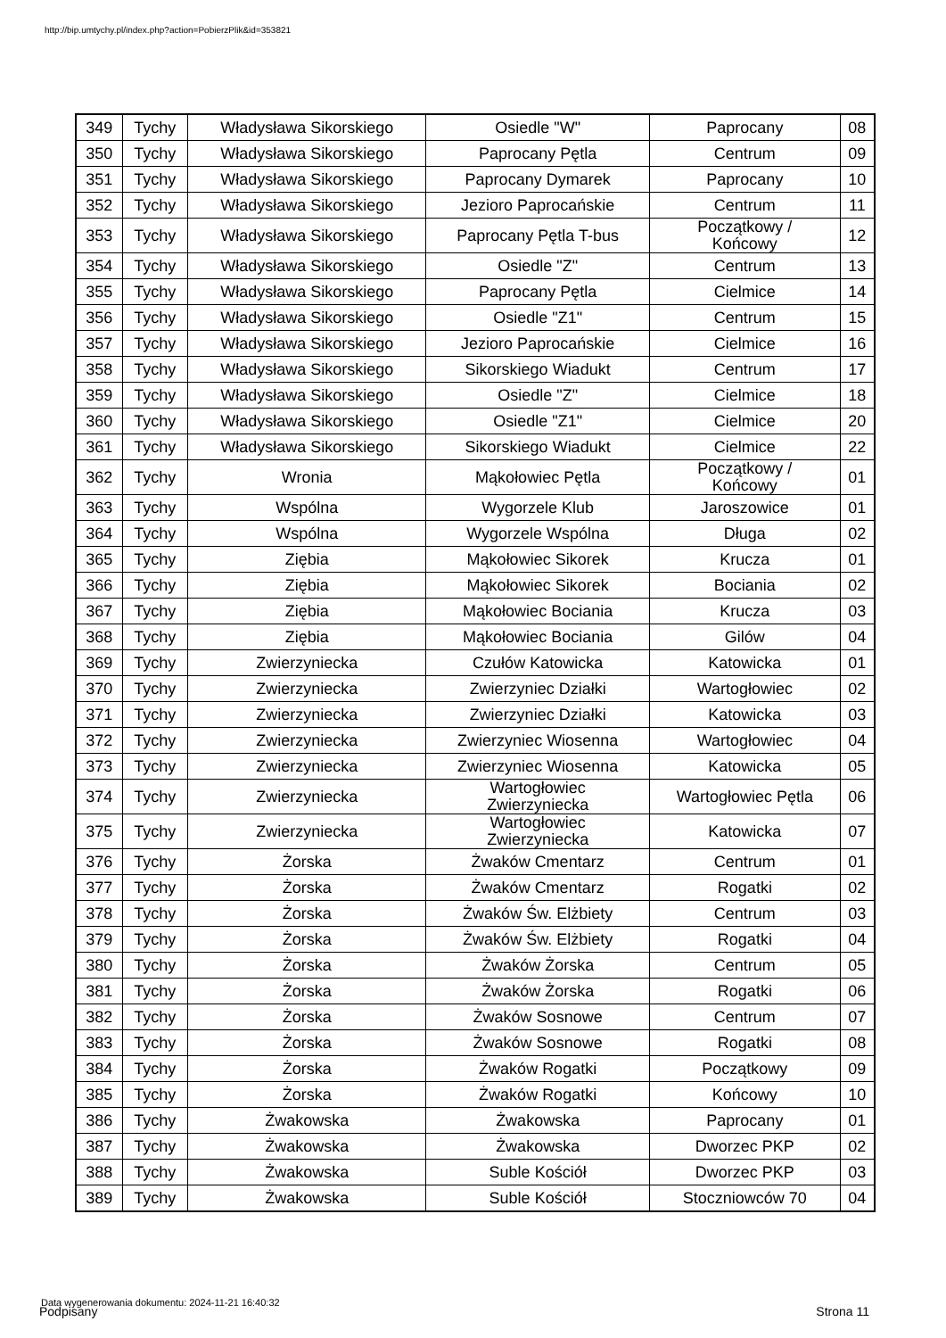http://bip.umtychy.pl/index.php?action=PobierzPlik&id=353821
| 349 | Tychy | Władysława Sikorskiego | Osiedle "W" | Paprocany | 08 |
| 350 | Tychy | Władysława Sikorskiego | Paprocany Pętla | Centrum | 09 |
| 351 | Tychy | Władysława Sikorskiego | Paprocany Dymarek | Paprocany | 10 |
| 352 | Tychy | Władysława Sikorskiego | Jezioro Paprocańskie | Centrum | 11 |
| 353 | Tychy | Władysława Sikorskiego | Paprocany Pętla T-bus | Początkowy / Końcowy | 12 |
| 354 | Tychy | Władysława Sikorskiego | Osiedle "Z" | Centrum | 13 |
| 355 | Tychy | Władysława Sikorskiego | Paprocany Pętla | Cielmice | 14 |
| 356 | Tychy | Władysława Sikorskiego | Osiedle "Z1" | Centrum | 15 |
| 357 | Tychy | Władysława Sikorskiego | Jezioro Paprocańskie | Cielmice | 16 |
| 358 | Tychy | Władysława Sikorskiego | Sikorskiego Wiadukt | Centrum | 17 |
| 359 | Tychy | Władysława Sikorskiego | Osiedle "Z" | Cielmice | 18 |
| 360 | Tychy | Władysława Sikorskiego | Osiedle "Z1" | Cielmice | 20 |
| 361 | Tychy | Władysława Sikorskiego | Sikorskiego Wiadukt | Cielmice | 22 |
| 362 | Tychy | Wronia | Mąkołowiec Pętla | Początkowy / Końcowy | 01 |
| 363 | Tychy | Wspólna | Wygorzele Klub | Jaroszowice | 01 |
| 364 | Tychy | Wspólna | Wygorzele Wspólna | Długa | 02 |
| 365 | Tychy | Ziębia | Mąkołowiec Sikorek | Krucza | 01 |
| 366 | Tychy | Ziębia | Mąkołowiec Sikorek | Bociania | 02 |
| 367 | Tychy | Ziębia | Mąkołowiec Bociania | Krucza | 03 |
| 368 | Tychy | Ziębia | Mąkołowiec Bociania | Gilów | 04 |
| 369 | Tychy | Zwierzyniecka | Czułów Katowicka | Katowicka | 01 |
| 370 | Tychy | Zwierzyniecka | Zwierzyniec Działki | Wartogłowiec | 02 |
| 371 | Tychy | Zwierzyniecka | Zwierzyniec Działki | Katowicka | 03 |
| 372 | Tychy | Zwierzyniecka | Zwierzyniec Wiosenna | Wartogłowiec | 04 |
| 373 | Tychy | Zwierzyniecka | Zwierzyniec Wiosenna | Katowicka | 05 |
| 374 | Tychy | Zwierzyniecka | Wartogłowiec Zwierzyniecka | Wartogłowiec Pętla | 06 |
| 375 | Tychy | Zwierzyniecka | Wartogłowiec Zwierzyniecka | Katowicka | 07 |
| 376 | Tychy | Żorska | Żwaków Cmentarz | Centrum | 01 |
| 377 | Tychy | Żorska | Żwaków Cmentarz | Rogatki | 02 |
| 378 | Tychy | Żorska | Żwaków Św. Elżbiety | Centrum | 03 |
| 379 | Tychy | Żorska | Żwaków Św. Elżbiety | Rogatki | 04 |
| 380 | Tychy | Żorska | Żwaków Żorska | Centrum | 05 |
| 381 | Tychy | Żorska | Żwaków Żorska | Rogatki | 06 |
| 382 | Tychy | Żorska | Żwaków Sosnowe | Centrum | 07 |
| 383 | Tychy | Żorska | Żwaków Sosnowe | Rogatki | 08 |
| 384 | Tychy | Żorska | Żwaków Rogatki | Początkowy | 09 |
| 385 | Tychy | Żorska | Żwaków Rogatki | Końcowy | 10 |
| 386 | Tychy | Żwakowska | Żwakowska | Paprocany | 01 |
| 387 | Tychy | Żwakowska | Żwakowska | Dworzec PKP | 02 |
| 388 | Tychy | Żwakowska | Suble Kościół | Dworzec PKP | 03 |
| 389 | Tychy | Żwakowska | Suble Kościół | Stoczniowców 70 | 04 |
Data wygenerowania dokumentu: 2024-11-21 16:40:32
Podpisany Strona 11